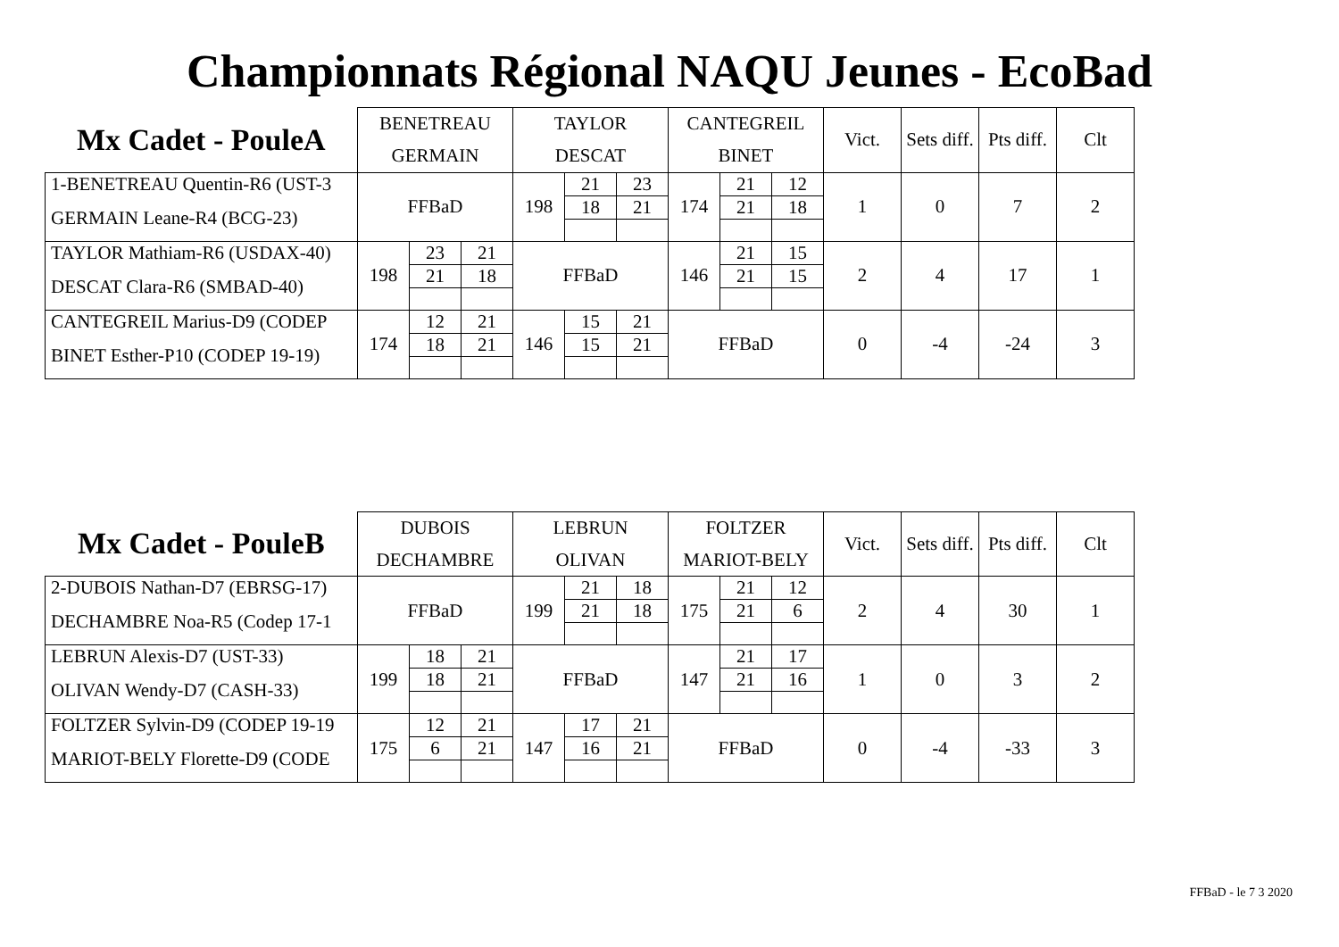Championnats Régional NAQU Jeunes - EcoBad
| Mx Cadet - PouleA | BENETREAU | | | TAYLOR | | | CANTEGREIL | | | Vict. | Sets diff. | Pts diff. | Clt |
| --- | --- | --- | --- | --- | --- | --- | --- | --- | --- | --- | --- | --- | --- |
| | GERMAIN | | | DESCAT | | | BINET | | | | | | |
| 1-BENETREAU Quentin-R6 (UST-3 | FFBaD | | | 198 | 21 | 23 | 174 | 21 | 12 | 1 | 0 | 7 | 2 |
| GERMAIN Leane-R4 (BCG-23) | | | | | 18 | 21 | | 21 | 18 | | | | |
| TAYLOR Mathiam-R6 (USDAX-40) | 198 | 23 | 21 | FFBaD | | | 146 | 21 | 15 | 2 | 4 | 17 | 1 |
| DESCAT Clara-R6 (SMBAD-40) | | 21 | 18 | | | | | 21 | 15 | | | | |
| CANTEGREIL Marius-D9 (CODEP | 174 | 12 | 21 | 146 | 15 | 21 | FFBaD | | | 0 | -4 | -24 | 3 |
| BINET Esther-P10 (CODEP 19-19) | | 18 | 21 | | 15 | 21 | | | | | | | |
| Mx Cadet - PouleB | DUBOIS | | | LEBRUN | | | FOLTZER | | | Vict. | Sets diff. | Pts diff. | Clt |
| --- | --- | --- | --- | --- | --- | --- | --- | --- | --- | --- | --- | --- | --- |
| | DECHAMBRE | | | OLIVAN | | | MARIOT-BELY | | | | | | |
| 2-DUBOIS Nathan-D7 (EBRSG-17) | FFBaD | | | 199 | 21 | 18 | 175 | 21 | 12 | 2 | 4 | 30 | 1 |
| DECHAMBRE Noa-R5 (Codep 17-1 | | | | | 21 | 18 | | 21 | 6 | | | | |
| LEBRUN Alexis-D7 (UST-33) | 199 | 18 | 21 | FFBaD | | | 147 | 21 | 17 | 1 | 0 | 3 | 2 |
| OLIVAN Wendy-D7 (CASH-33) | | 18 | 21 | | | | | 21 | 16 | | | | |
| FOLTZER Sylvin-D9 (CODEP 19-19 | 175 | 12 | 21 | 147 | 17 | 21 | FFBaD | | | 0 | -4 | -33 | 3 |
| MARIOT-BELY Florette-D9 (CODE | | 6 | 21 | | 16 | 21 | | | | | | | |
FFBaD - le 7 3 2020